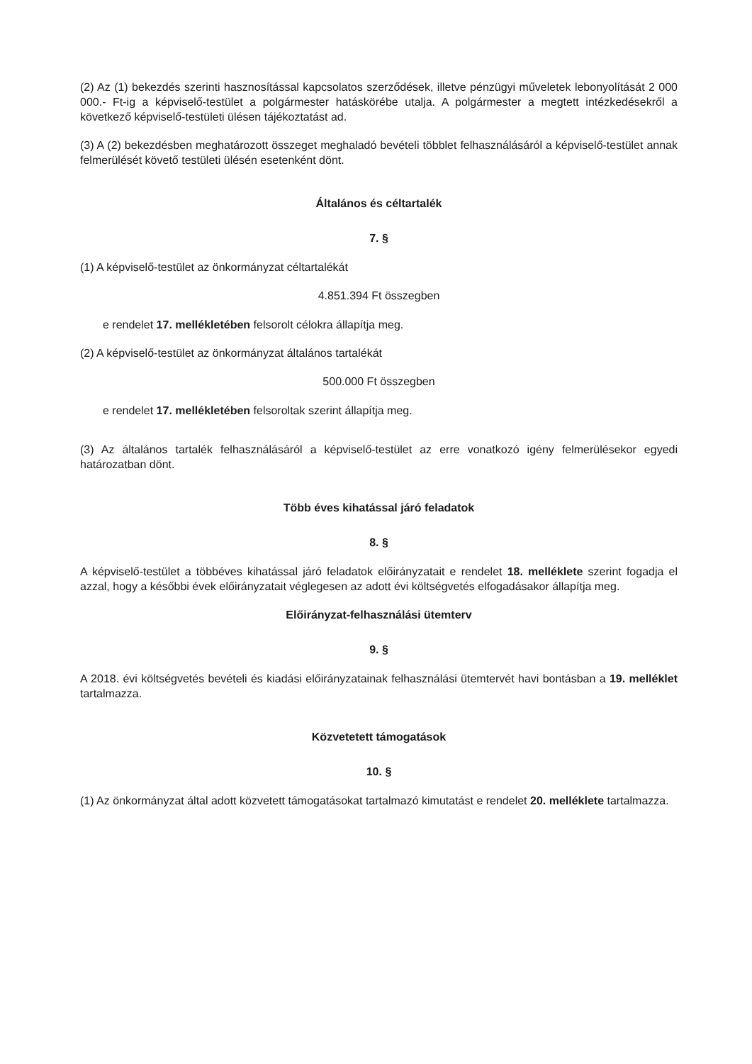(2) Az (1) bekezdés szerinti hasznosítással kapcsolatos szerződések, illetve pénzügyi műveletek lebonyolítását 2 000 000.- Ft-ig a képviselő-testület a polgármester hatáskörébe utalja. A polgármester a megtett intézkedésekről a következő képviselő-testületi ülésen tájékoztatást ad.
(3) A (2) bekezdésben meghatározott összeget meghaladó bevételi többlet felhasználásáról a képviselő-testület annak felmerülését követő testületi ülésén esetenként dönt.
Általános és céltartalék
7. §
(1) A képviselő-testület az önkormányzat céltartalékát
4.851.394 Ft összegben
e rendelet 17. mellékletében felsorolt célokra állapítja meg.
(2) A képviselő-testület az önkormányzat általános tartalékát
500.000 Ft összegben
e rendelet 17. mellékletében felsoroltak szerint állapítja meg.
(3) Az általános tartalék felhasználásáról a képviselő-testület az erre vonatkozó igény felmerülésekor egyedi határozatban dönt.
Több éves kihatással járó feladatok
8. §
A képviselő-testület a többéves kihatással járó feladatok előirányzatait e rendelet 18. melléklete szerint fogadja el azzal, hogy a későbbi évek előirányzatait véglegesen az adott évi költségvetés elfogadásakor állapítja meg.
Előirányzat-felhasználási ütemterv
9. §
A 2018. évi költségvetés bevételi és kiadási előirányzatainak felhasználási ütemtervét havi bontásban a 19. melléklet tartalmazza.
Közvetetett támogatások
10. §
(1) Az önkormányzat által adott közvetett támogatásokat tartalmazó kimutatást e rendelet 20. melléklete tartalmazza.